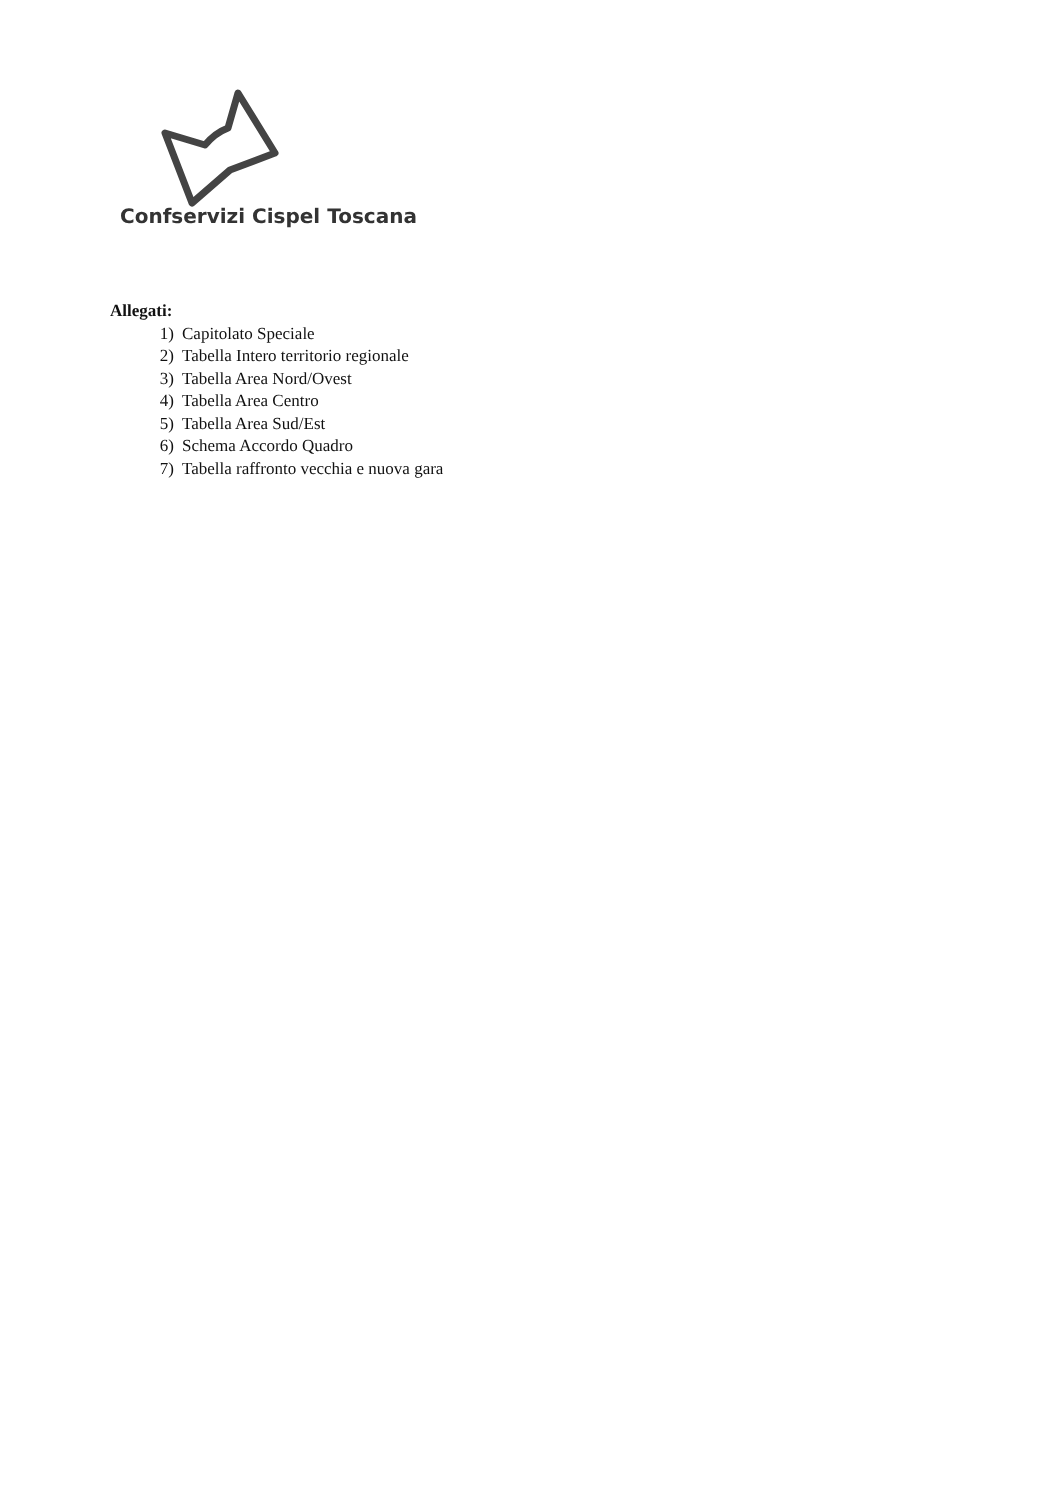Confservizi Cispel Toscana
Allegati:
1) Capitolato Speciale
2) Tabella Intero territorio regionale
3) Tabella Area Nord/Ovest
4) Tabella Area Centro
5) Tabella Area Sud/Est
6) Schema Accordo Quadro
7) Tabella raffronto vecchia e nuova gara